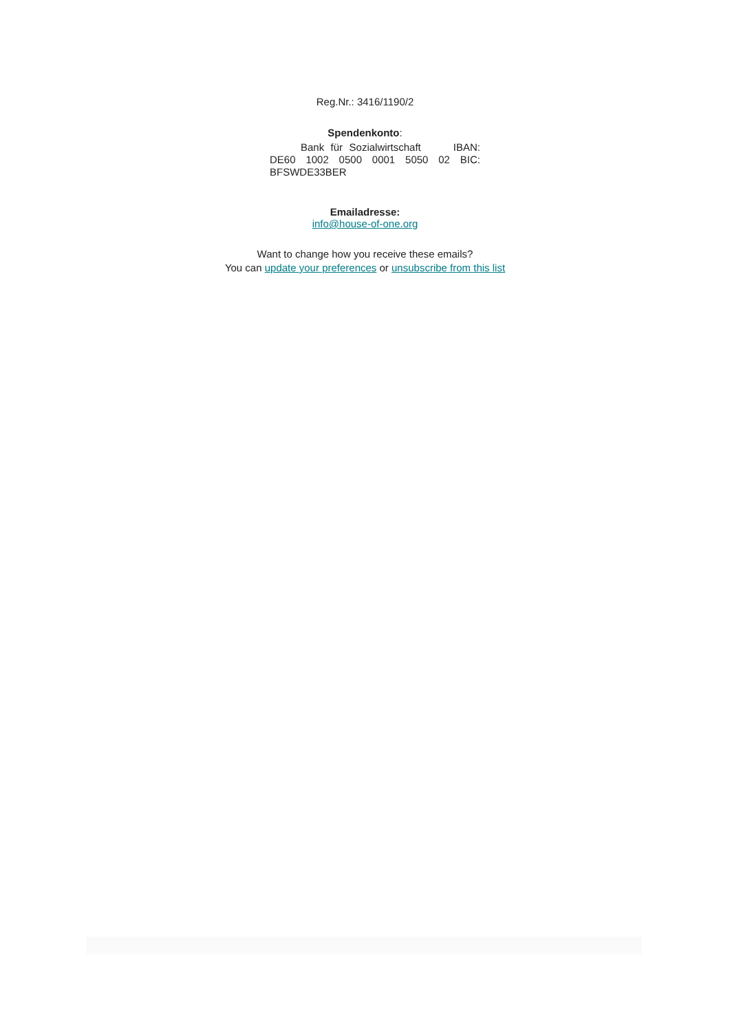Reg.Nr.: 3416/1190/2
Spendenkonto:
Bank für Sozialwirtschaft IBAN: DE60 1002 0500 0001 5050 02 BIC: BFSWDE33BER
Emailadresse:
info@house-of-one.org
Want to change how you receive these emails?
You can update your preferences or unsubscribe from this list